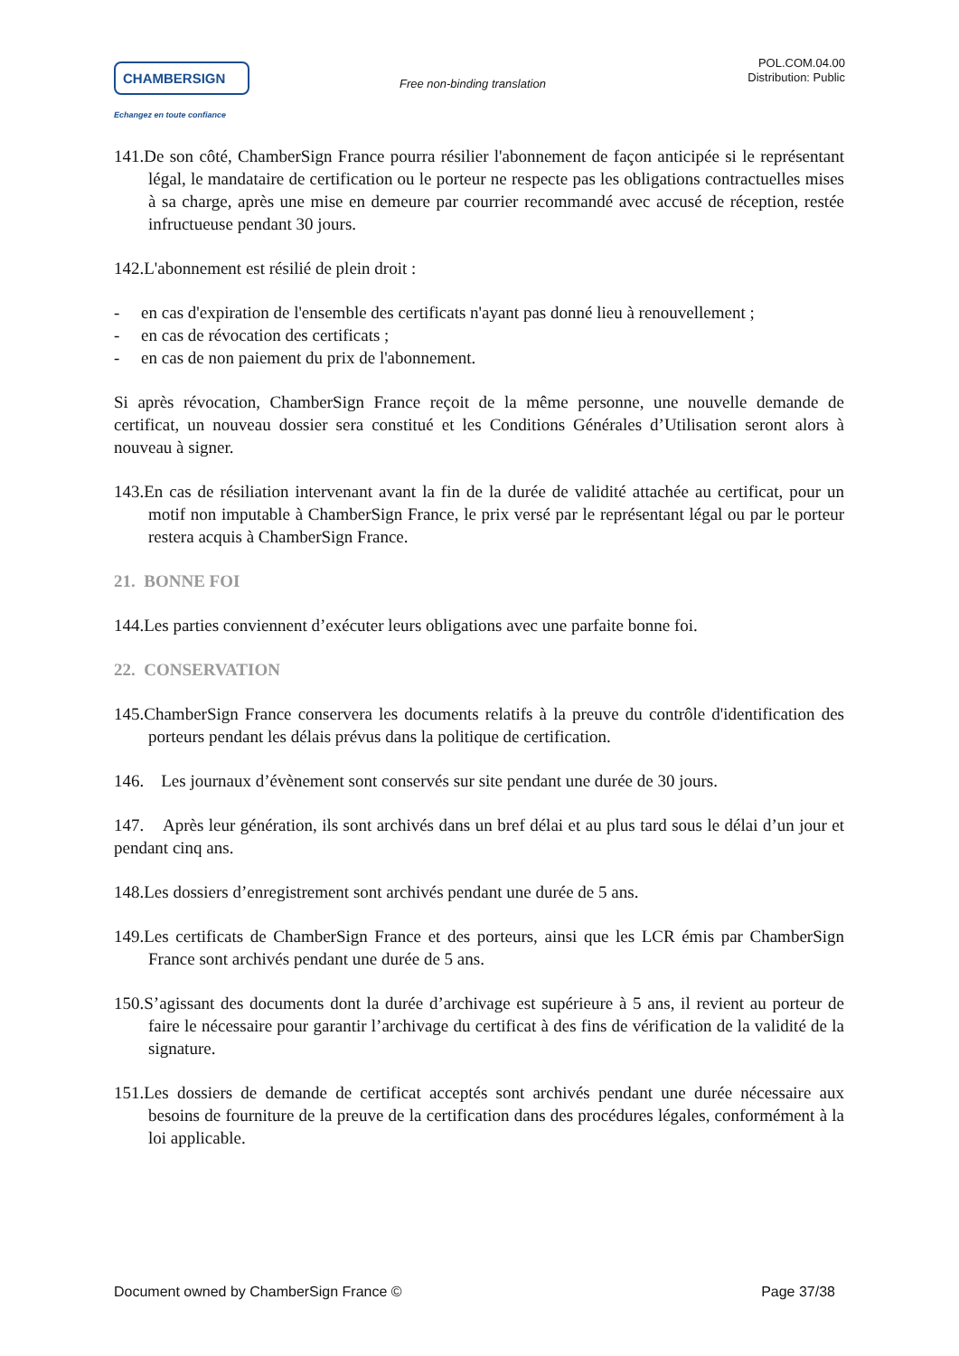CHAMBERSIGN
Echangez en toute confiance
Free non-binding translation
POL.COM.04.00
Distribution: Public
141.De son côté, ChamberSign France pourra résilier l'abonnement de façon anticipée si le représentant légal, le mandataire de certification ou le porteur ne respecte pas les obligations contractuelles mises à sa charge, après une mise en demeure par courrier recommandé avec accusé de réception, restée infructueuse pendant 30 jours.
142.L'abonnement est résilié de plein droit :
- en cas d'expiration de l'ensemble des certificats n'ayant pas donné lieu à renouvellement ;
- en cas de révocation des certificats ;
- en cas de non paiement du prix de l'abonnement.
Si après révocation, ChamberSign France reçoit de la même personne, une nouvelle demande de certificat, un nouveau dossier sera constitué et les Conditions Générales d’Utilisation seront alors à nouveau à signer.
143.En cas de résiliation intervenant avant la fin de la durée de validité attachée au certificat, pour un motif non imputable à ChamberSign France, le prix versé par le représentant légal ou par le porteur restera acquis à ChamberSign France.
21. BONNE FOI
144.Les parties conviennent d’exécuter leurs obligations avec une parfaite bonne foi.
22. CONSERVATION
145.ChamberSign France conservera les documents relatifs à la preuve du contrôle d'identification des porteurs pendant les délais prévus dans la politique de certification.
146. Les journaux d’évènement sont conservés sur site pendant une durée de 30 jours.
147. Après leur génération, ils sont archivés dans un bref délai et au plus tard sous le délai d’un jour et pendant cinq ans.
148.Les dossiers d’enregistrement sont archivés pendant une durée de 5 ans.
149.Les certificats de ChamberSign France et des porteurs, ainsi que les LCR émis par ChamberSign France sont archivés pendant une durée de 5 ans.
150.S’agissant des documents dont la durée d’archivage est supérieure à 5 ans, il revient au porteur de faire le nécessaire pour garantir l’archivage du certificat à des fins de vérification de la validité de la signature.
151.Les dossiers de demande de certificat acceptés sont archivés pendant une durée nécessaire aux besoins de fourniture de la preuve de la certification dans des procédures légales, conformément à la loi applicable.
Document owned by ChamberSign France © Page 37/38